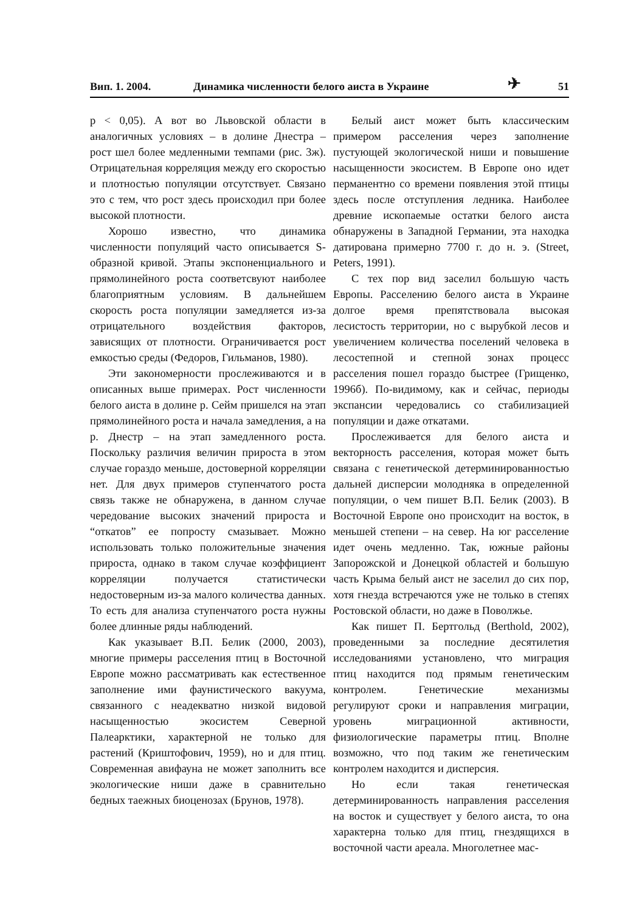Вип. 1. 2004. Динамика численности белого аиста в Украине ✈ 51
p < 0,05). А вот во Львовской области в аналогичных условиях – в долине Днестра – рост шел более медленными темпами (рис. 3ж). Отрицательная корреляция между его скоростью и плотностью популяции отсутствует. Связано это с тем, что рост здесь происходил при более высокой плотности.
Хорошо известно, что динамика численности популяций часто описывается S-образной кривой. Этапы экспоненциального и прямолинейного роста соответсвуют наиболее благоприятным условиям. В дальнейшем скорость роста популяции замедляется из-за отрицательного воздействия факторов, зависящих от плотности. Ограничивается рост емкостью среды (Федоров, Гильманов, 1980).
Эти закономерности прослеживаются и в описанных выше примерах. Рост численности белого аиста в долине р. Сейм пришелся на этап прямолинейного роста и начала замедления, а на р. Днестр – на этап замедленного роста. Поскольку различия величин прироста в этом случае гораздо меньше, достоверной корреляции нет. Для двух примеров ступенчатого роста связь также не обнаружена, в данном случае чередование высоких значений прироста и “откатов” ее попросту смазывает. Можно использовать только положительные значения прироста, однако в таком случае коэффициент корреляции получается статистически недостоверным из-за малого количества данных. То есть для анализа ступенчатого роста нужны более длинные ряды наблюдений.
Как указывает В.П. Белик (2000, 2003), многие примеры расселения птиц в Восточной Европе можно рассматривать как естественное заполнение ими фаунистического вакуума, связанного с неадекватно низкой видовой насыщенностью экосистем Северной Палеарктики, характерной не только для растений (Криштофович, 1959), но и для птиц. Современная авифауна не может заполнить все экологические ниши даже в сравнительно бедных таежных биоценозах (Брунов, 1978).
Белый аист может быть классическим примером расселения через заполнение пустующей экологической ниши и повышение насыщенности экосистем. В Европе оно идет перманентно со времени появления этой птицы здесь после отступления ледника. Наиболее древние ископаемые остатки белого аиста обнаружены в Западной Германии, эта находка датирована примерно 7700 г. до н. э. (Street, Peters, 1991).
С тех пор вид заселил большую часть Европы. Расселению белого аиста в Украине долгое время препятствовала высокая лесистость территории, но с вырубкой лесов и увеличением количества поселений человека в лесостепной и степной зонах процесс расселения пошел гораздо быстрее (Грищенко, 1996б). По-видимому, как и сейчас, периоды экспансии чередовались со стабилизацией популяции и даже откатами.
Прослеживается для белого аиста и векторность расселения, которая может быть связана с генетической детерминированностью дальней дисперсии молодняка в определенной популяции, о чем пишет В.П. Белик (2003). В Восточной Европе оно происходит на восток, в меньшей степени – на север. На юг расселение идет очень медленно. Так, южные районы Запорожской и Донецкой областей и большую часть Крыма белый аист не заселил до сих пор, хотя гнезда встречаются уже не только в степях Ростовской области, но даже в Поволжье.
Как пишет П. Бертгольд (Berthold, 2002), проведенными за последние десятилетия исследованиями установлено, что миграция птиц находится под прямым генетическим контролем. Генетические механизмы регулируют сроки и направления миграции, уровень миграционной активности, физиологические параметры птиц. Вполне возможно, что под таким же генетическим контролем находится и дисперсия.
Но если такая генетическая детерминированность направления расселения на восток и существует у белого аиста, то она характерна только для птиц, гнездящихся в восточной части ареала. Многолетнее мас-